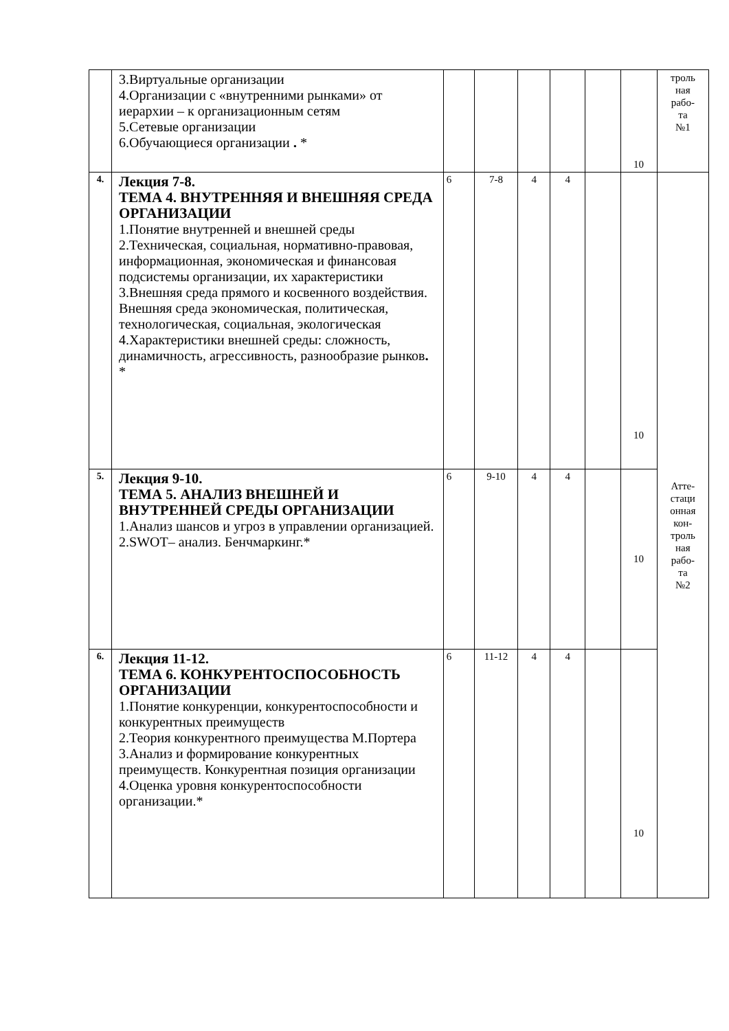| | 3.Виртуальные организации 4.Организации с «внутренними рынками» от иерархии – к организационным сетям 5.Сетевые организации 6.Обучающиеся организации . * | | | | | | 10 | троль ная рабо- та №1 |
| 4. | Лекция 7-8. ТЕМА 4. ВНУТРЕННЯЯ И ВНЕШНЯЯ СРЕДА ОРГАНИЗАЦИИ 1.Понятие внутренней и внешней среды 2.Техническая, социальная, нормативно-правовая, информационная, экономическая и финансовая подсистемы организации, их характеристики 3.Внешняя среда прямого и косвенного воздействия. Внешняя среда экономическая, политическая, технологическая, социальная, экологическая 4.Характеристики внешней среды: сложность, динамичность, агрессивность, разнообразие рынков . * | 6 | 7-8 | 4 | 4 | | 10 | Атте- стаци онная кон- троль ная рабо- та №2 |
| 5. | Лекция 9-10. ТЕМА 5. АНАЛИЗ ВНЕШНЕЙ И ВНУТРЕННЕЙ СРЕДЫ ОРГАНИЗАЦИИ 1.Анализ шансов и угроз в управлении организацией. 2.SWOT– анализ. Бенчмаркинг.* | 6 | 9-10 | 4 | 4 | | 10 | |
| 6. | Лекция 11-12. ТЕМА 6. КОНКУРЕНТОСПОСОБНОСТЬ ОРГАНИЗАЦИИ 1.Понятие конкуренции, конкурентоспособности и конкурентных преимуществ 2.Теория конкурентного преимущества М.Портера 3.Анализ и формирование конкурентных преимуществ. Конкурентная позиция организации 4.Оценка уровня конкурентоспособности организации.* | 6 | 11-12 | 4 | 4 | | 10 | |